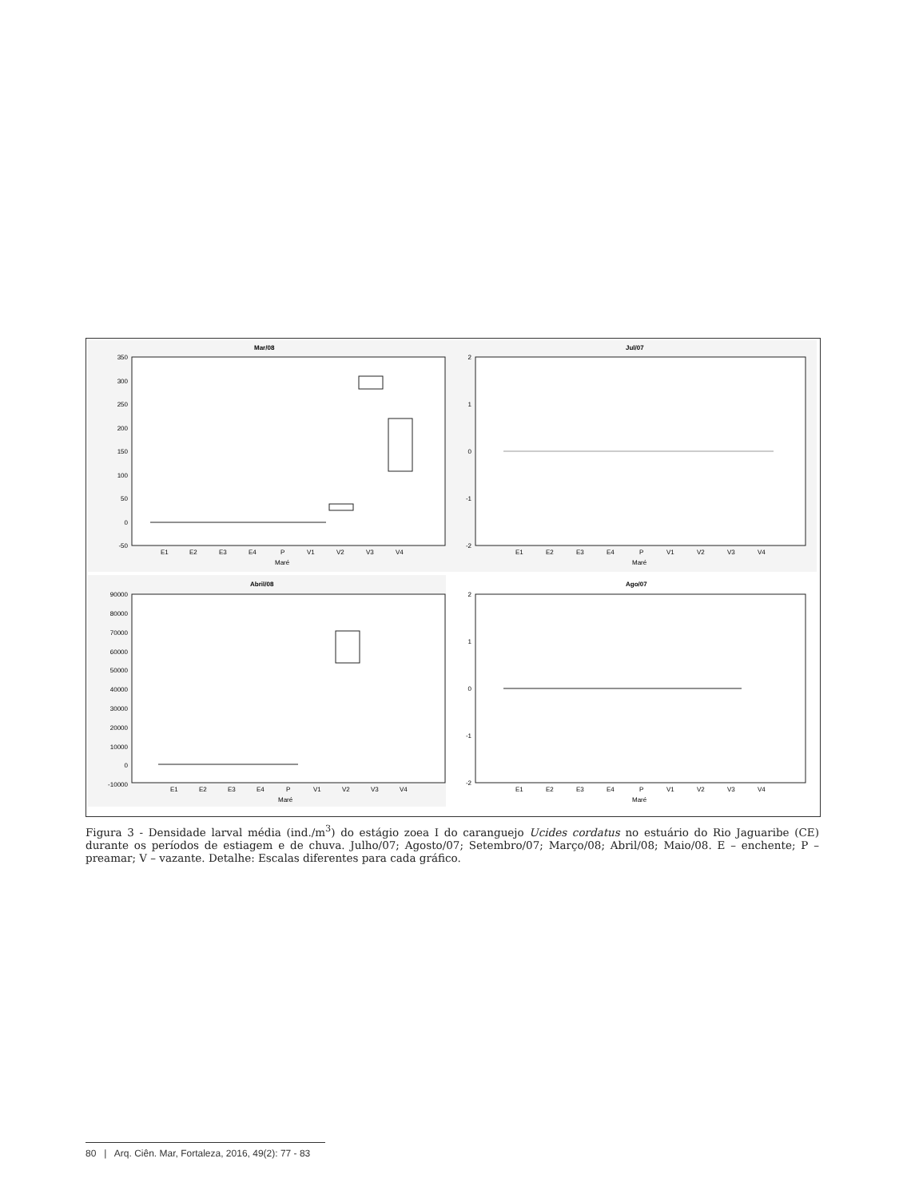Mar/08
Jul/07
Abril/08
Ago/07
350
300
250
200
150
100
50
0
-50
2
1
0
-1
-2
90000
80000
70000
60000
50000
40000
30000
20000
10000
0
-10000
2
1
0
-1
-2
E1
E2
E3
E4
P
V1
V2
V3
V4
E1
E2
E3
E4
P
V1
V2
V3
V4
E1
E2
E3
E4
P
V1
V2
V3
V4
E1
E2
E3
E4
P
V1
V2
V3
V4
Maré
Maré
Maré
Maré
ind/m³
Figura 3 - Densidade larval média (ind./m<sup>3</sup>) do estágio zoea I do caranguejo Ucides cordatus no estuário do Rio Jaguaribe (CE) durante os períodos de estiagem e de chuva. Julho/07; Agosto/07; Setembro/07; Março/08; Abril/08; Maio/08. E – enchente; P – preamar; V – vazante. Detalhe: Escalas diferentes para cada gráfico.
80 | Arq. Ciên. Mar, Fortaleza, 2016, 49(2): 77 - 83